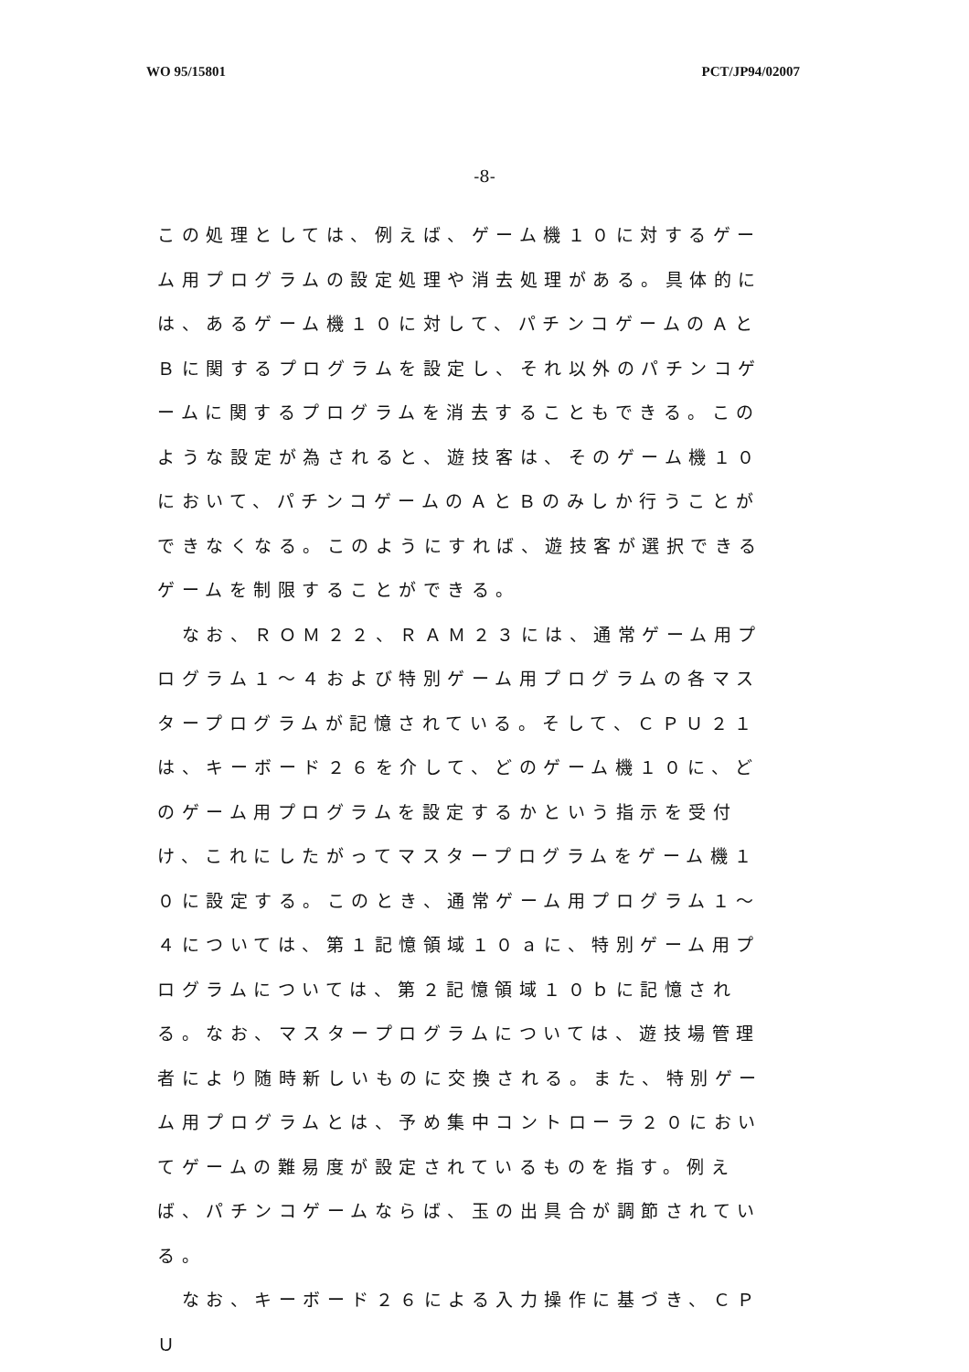WO 95/15801 PCT/JP94/02007
-8-
この処理としては、例えば、ゲーム機１０に対するゲーム用プログラムの設定処理や消去処理がある。具体的には、あるゲーム機１０に対して、パチンコゲームのＡとＢに関するプログラムを設定し、それ以外のパチンコゲームに関するプログラムを消去することもできる。このような設定が為されると、遊技客は、そのゲーム機１０において、パチンコゲームのＡとＢのみしか行うことができなくなる。このようにすれば、遊技客が選択できるゲームを制限することができる。
　なお、ＲＯＭ２２、ＲＡＭ２３には、通常ゲーム用プログラム１～４および特別ゲーム用プログラムの各マスタープログラムが記憶されている。そして、ＣＰＵ２１は、キーボード２６を介して、どのゲーム機１０に、どのゲーム用プログラムを設定するかという指示を受付け、これにしたがってマスタープログラムをゲーム機１０に設定する。このとき、通常ゲーム用プログラム１～４については、第１記憶領域１０ａに、特別ゲーム用プログラムについては、第２記憶領域１０ｂに記憶される。なお、マスタープログラムについては、遊技場管理者により随時新しいものに交換される。また、特別ゲーム用プログラムとは、予め集中コントローラ２０においてゲームの難易度が設定されているものを指す。例えば、パチンコゲームならば、玉の出具合が調節されている。
　なお、キーボード２６による入力操作に基づき、ＣＰＵ